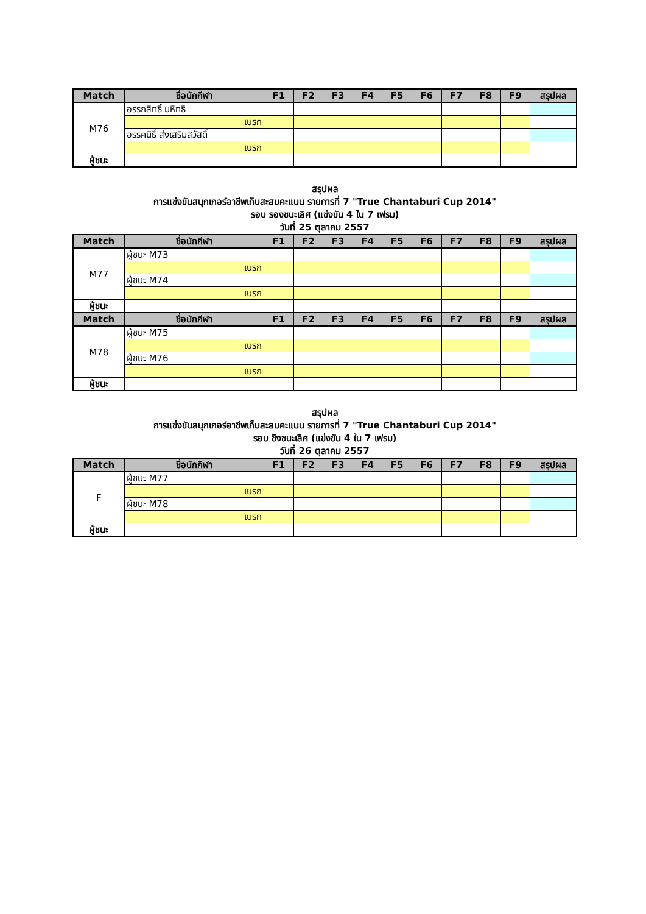| Match | ชื่อนักกีฬา | F1 | F2 | F3 | F4 | F5 | F6 | F7 | F8 | F9 | สรุปผล |
| --- | --- | --- | --- | --- | --- | --- | --- | --- | --- | --- | --- |
| M76 | อรรถสิทธิ์ มหิทธิ | | | | | | | | | | |
| | เบรก | | | | | | | | | | |
| | อรรคนิธิ์ ส่งเสริมสวัสดิ์ | | | | | | | | | | |
| | เบรก | | | | | | | | | | |
| ผู้ชนะ | | | | | | | | | | | |
สรุปผล
การแข่งขันสนุกเกอร์อาชีพเก็บสะสมคะแนน รายการที่ 7 "True Chantaburi Cup 2014"
รอบ รองชนะเลิศ (แข่งขัน 4 ใน 7 เฟรม)
วันที่ 25 ตุลาคม 2557
| Match | ชื่อนักกีฬา | F1 | F2 | F3 | F4 | F5 | F6 | F7 | F8 | F9 | สรุปผล |
| --- | --- | --- | --- | --- | --- | --- | --- | --- | --- | --- | --- |
| M77 | ผู้ชนะ M73 | | | | | | | | | | |
| | เบรก | | | | | | | | | | |
| | ผู้ชนะ M74 | | | | | | | | | | |
| | เบรก | | | | | | | | | | |
| ผู้ชนะ | | | | | | | | | | | |
| Match | ชื่อนักกีฬา | F1 | F2 | F3 | F4 | F5 | F6 | F7 | F8 | F9 | สรุปผล |
| M78 | ผู้ชนะ M75 | | | | | | | | | | |
| | เบรก | | | | | | | | | | |
| | ผู้ชนะ M76 | | | | | | | | | | |
| | เบรก | | | | | | | | | | |
| ผู้ชนะ | | | | | | | | | | | |
สรุปผล
การแข่งขันสนุกเกอร์อาชีพเก็บสะสมคะแนน รายการที่ 7 "True Chantaburi Cup 2014"
รอบ ชิงชนะเลิศ (แข่งขัน 4 ใน 7 เฟรม)
วันที่ 26 ตุลาคม 2557
| Match | ชื่อนักกีฬา | F1 | F2 | F3 | F4 | F5 | F6 | F7 | F8 | F9 | สรุปผล |
| --- | --- | --- | --- | --- | --- | --- | --- | --- | --- | --- | --- |
| F | ผู้ชนะ M77 | | | | | | | | | | |
| | เบรก | | | | | | | | | | |
| | ผู้ชนะ M78 | | | | | | | | | | |
| | เบรก | | | | | | | | | | |
| ผู้ชนะ | | | | | | | | | | | |